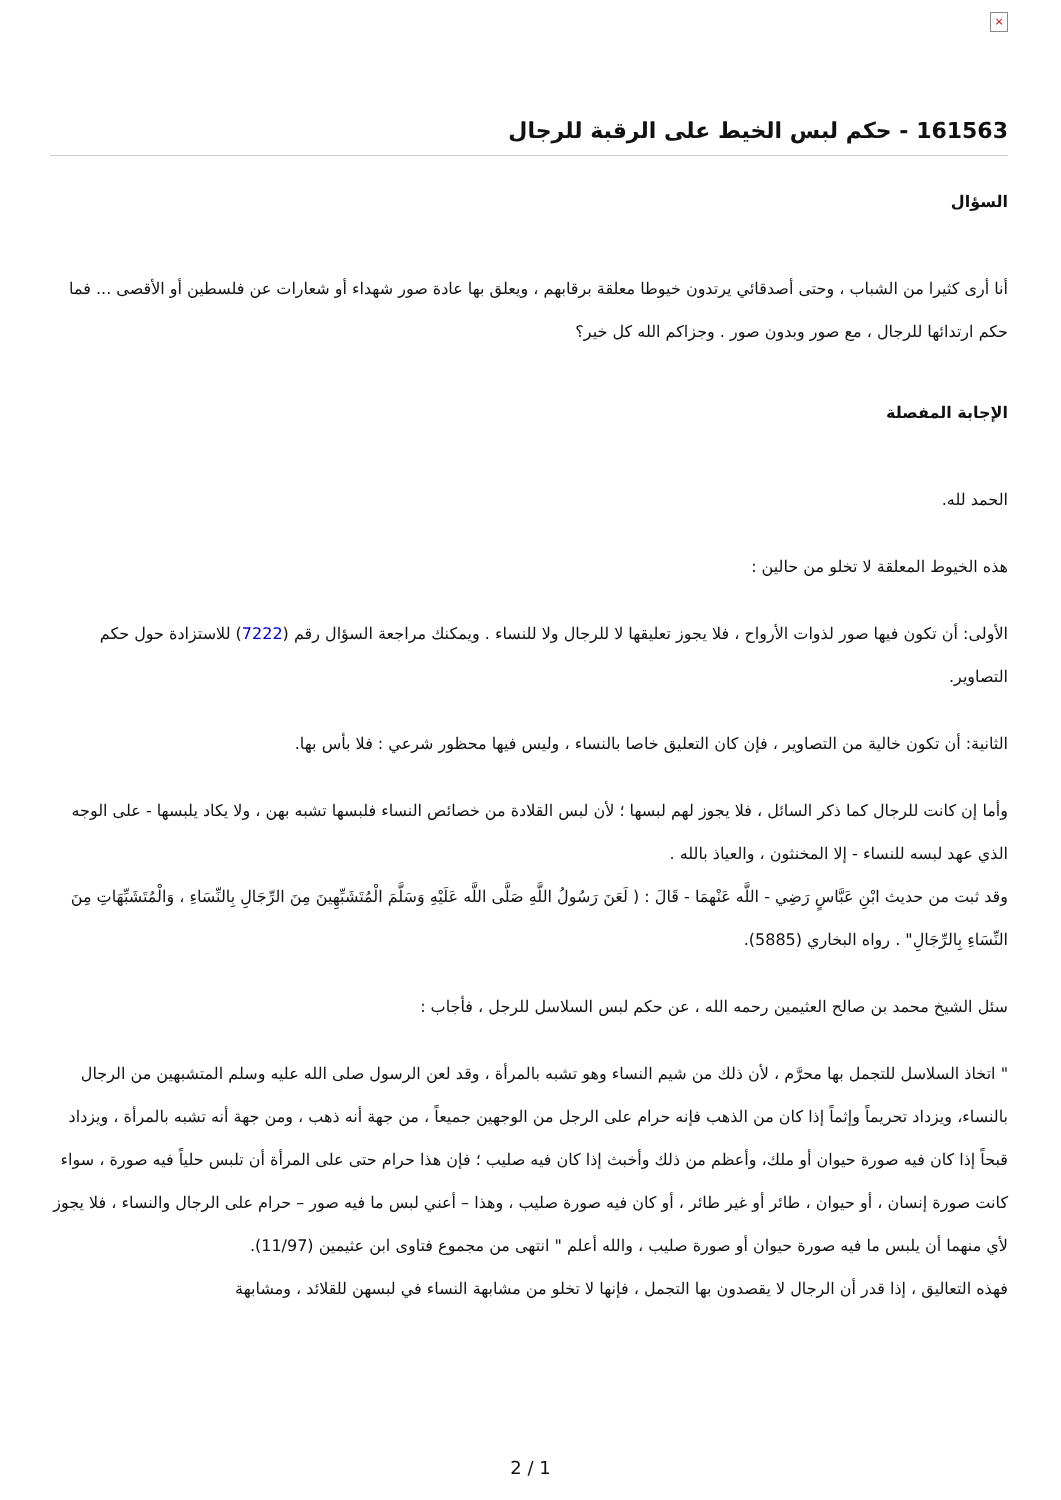×
161563 - حكم لبس الخيط على الرقبة للرجال
السؤال
أنا أرى كثيرا من الشباب ، وحتى أصدقائي يرتدون خيوطا معلقة برقابهم ، ويعلق بها عادة صور شهداء أو شعارات عن فلسطين أو الأقصى ... فما حكم ارتدائها للرجال ، مع صور وبدون صور . وجزاكم الله كل خير؟
الإجابة المفصلة
الحمد لله.
هذه الخيوط المعلقة لا تخلو من حالين :
الأولى: أن تكون فيها صور لذوات الأرواح ، فلا يجوز تعليقها لا للرجال ولا للنساء . ويمكنك مراجعة السؤال رقم (7222) للاستزادة حول حكم التصاوير.
الثانية: أن تكون خالية من التصاوير ، فإن كان التعليق خاصا بالنساء ، وليس فيها محظور شرعي : فلا بأس بها.
وأما إن كانت للرجال كما ذكر السائل ، فلا يجوز لهم لبسها ؛ لأن لبس القلادة من خصائص النساء فلبسها تشبه بهن ، ولا يكاد يلبسها - على الوجه الذي عهد لبسه للنساء - إلا المخنثون ، والعياذ بالله .
وقد ثبت من حديث ابْنِ عَبَّاسٍ رَضِي - اللَّه عَنْهمَا - قَالَ : ( لَعَنَ رَسُولُ اللَّهِ صَلَّى اللَّه عَلَيْهِ وَسَلَّمَ الْمُتَشَبِّهِينَ مِنَ الرِّجَالِ بِالنِّسَاءِ ، وَالْمُتَشَبِّهَاتِ مِنَ النِّسَاءِ بِالرِّجَالِ" . رواه البخاري (5885).
سئل الشيخ محمد بن صالح العثيمين رحمه الله ، عن حكم لبس السلاسل للرجل ، فأجاب :
" اتخاذ السلاسل للتجمل بها محرَّم ، لأن ذلك من شيم النساء وهو تشبه بالمرأة ، وقد لعن الرسول صلى الله عليه وسلم المتشبهين من الرجال بالنساء، ويزداد تحريماً وإثماً إذا كان من الذهب فإنه حرام على الرجل من الوجهين جميعاً ، من جهة أنه ذهب ، ومن جهة أنه تشبه بالمرأة ، ويزداد قبحاً إذا كان فيه صورة حيوان أو ملك، وأعظم من ذلك وأخبث إذا كان فيه صليب ؛ فإن هذا حرام حتى على المرأة أن تلبس حلياً فيه صورة ، سواء كانت صورة إنسان ، أو حيوان ، طائر أو غير طائر ، أو كان فيه صورة صليب ، وهذا – أعني لبس ما فيه صور – حرام على الرجال والنساء ، فلا يجوز لأي منهما أن يلبس ما فيه صورة حيوان أو صورة صليب ، والله أعلم " انتهى من مجموع فتاوى ابن عثيمين (11/97).
فهذه التعاليق ، إذا قدر أن الرجال لا يقصدون بها التجمل ، فإنها لا تخلو من مشابهة النساء في لبسهن للقلائد ، ومشابهة
2 / 1